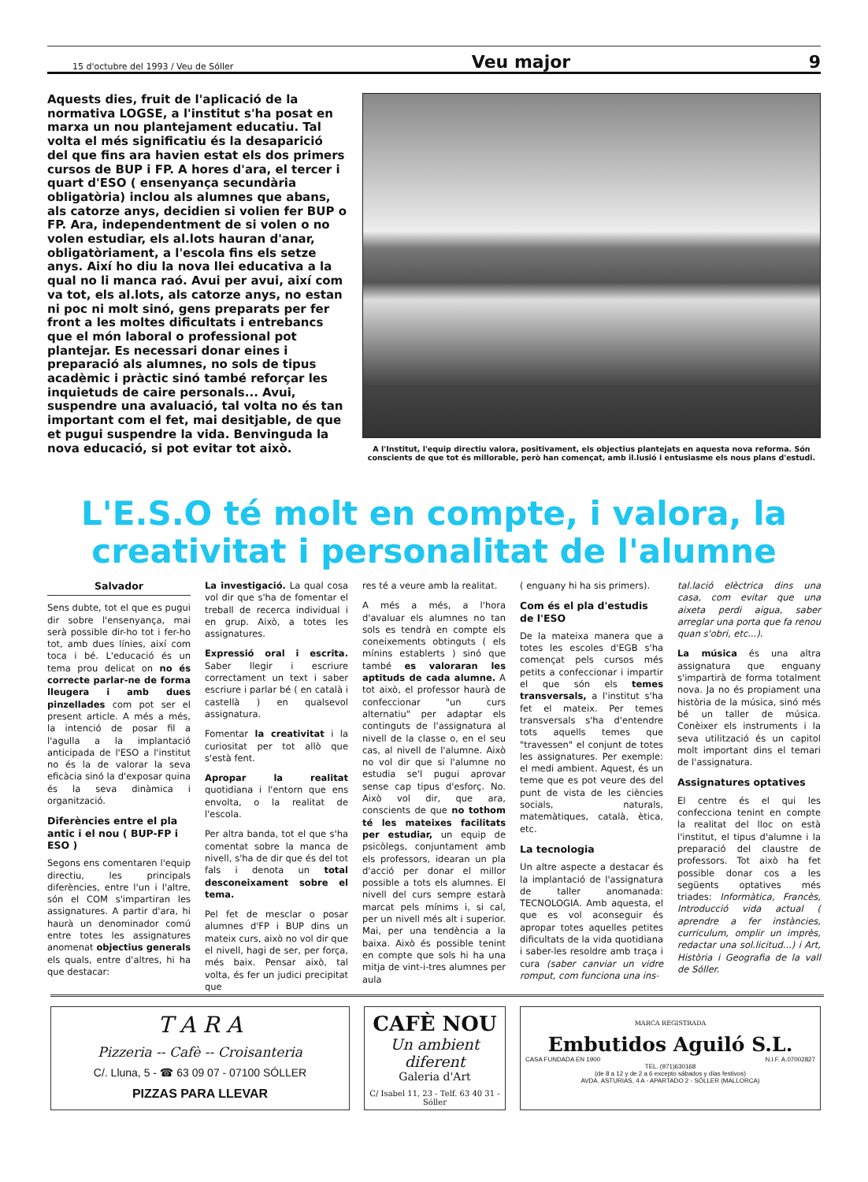15 d'octubre del 1993 / Veu de Sóller Veu major 9
Aquests dies, fruit de l'aplicació de la normativa LOGSE, a l'institut s'ha posat en marxa un nou plantejament educatiu. Tal volta el més significatiu és la desaparició del que fins ara havien estat els dos primers cursos de BUP i FP. A hores d'ara, el tercer i quart d'ESO ( ensenyança secundària obligatòria) inclou als alumnes que abans, als catorze anys, decidien si volien fer BUP o FP. Ara, independentment de si volen o no volen estudiar, els al.lots hauran d'anar, obligatòriament, a l'escola fins els setze anys. Així ho diu la nova llei educativa a la qual no li manca raó. Avui per avui, així com va tot, els al.lots, als catorze anys, no estan ni poc ni molt sinó, gens preparats per fer front a les moltes dificultats i entrebancs que el món laboral o professional pot plantejar. Es necessari donar eines i preparació als alumnes, no sols de tipus acadèmic i pràctic sinó també reforçar les inquietuds de caire personals... Avui, suspendre una avaluació, tal volta no és tan important com el fet, mai desitjable, de que et pugui suspendre la vida. Benvinguda la nova educació, si pot evitar tot això.
A l'Institut, l'equip directiu valora, positivament, els objectius plantejats en aquesta nova reforma. Són conscients de que tot és millorable, però han començat, amb il.lusió i entusiasme els nous plans d'estudi.
L'E.S.O té molt en compte, i valora, la creativitat i personalitat de l'alumne
Salvador
Sens dubte, tot el que es pugui dir sobre l'ensenyança, mai serà possible dir-ho tot i fer-ho tot, amb dues línies, així com toca i bé. L'educació és un tema prou delicat on no és correcte parlar-ne de forma lleugera i amb dues pinzellades com pot ser el present article. A més a més, la intenció de posar fil a l'agulla a la implantació anticipada de l'ESO a l'institut no és la de valorar la seva eficàcia sinó la d'exposar quina és la seva dinàmica i organització.
Diferències entre el pla antic i el nou ( BUP-FP i ESO )
Segons ens comentaren l'equip directiu, les principals diferències, entre l'un i l'altre, són el COM s'impartiran les assignatures. A partir d'ara, hi haurà un denominador comú entre totes les assignatures anomenat objectius generals els quals, entre d'altres, hi ha que destacar:
La investigació. La qual cosa vol dir que s'ha de fomentar el treball de recerca individual i en grup. Això, a totes les assignatures.
Expressió oral i escrita. Saber llegir i escriure correctament un text i saber escriure i parlar bé ( en català i castellà ) en qualsevol assignatura.
Fomentar la creativitat i la curiositat per tot allò que s'està fent.
Apropar la realitat quotidiana i l'entorn que ens envolta, o la realitat de l'escola.
Per altra banda, tot el que s'ha comentat sobre la manca de nivell, s'ha de dir que és del tot fals i denota un total desconeixament sobre el tema.
Pel fet de mesclar o posar alumnes d'FP i BUP dins un mateix curs, això no vol dir que el nivell, hagi de ser, per força, més baix. Pensar això, tal volta, és fer un judici precipitat que
res té a veure amb la realitat.
A més a més, a l'hora d'avaluar els alumnes no tan sols es tendrà en compte els coneixements obtinguts ( els mínins establerts ) sinó que també es valoraran les aptituds de cada alumne. A tot això, el professor haurà de confeccionar "un curs alternatiu" per adaptar els continguts de l'assignatura al nivell de la classe o, en el seu cas, al nivell de l'alumne. Això no vol dir que si l'alumne no estudia se'l pugui aprovar sense cap tipus d'esforç. No. Això vol dir, que ara, conscients de que no tothom té les mateixes facilitats per estudiar, un equip de psicòlegs, conjuntament amb els professors, idearan un pla d'acció per donar el millor possible a tots els alumnes. El nivell del curs sempre estarà marcat pels mínims i, si cal, per un nivell més alt i superior. Mai, per una tendència a la baixa. Això és possible tenint en compte que sols hi ha una mitja de vint-i-tres alumnes per aula
( enguany hi ha sis primers).
Com és el pla d'estudis de l'ESO
De la mateixa manera que a totes les escoles d'EGB s'ha començat pels cursos més petits a confeccionar i impartir el que són els temes transversals, a l'institut s'ha fet el mateix. Per temes transversals s'ha d'entendre tots aquells temes que "travessen" el conjunt de totes les assignatures. Per exemple: el medi ambient. Aquest, és un teme que es pot veure des del punt de vista de les ciències socials, naturals, matemàtiques, català, ètica, etc.
La tecnologia
Un altre aspecte a destacar és la implantació de l'assignatura de taller anomanada: TECNOLOGIA. Amb aquesta, el que es vol aconseguir és apropar totes aquelles petites dificultats de la vida quotidiana i saber-les resoldre amb traça i cura (saber canviar un vidre romput, com funciona una ins-
tal.lació elèctrica dins una casa, com evitar que una aixeta perdi aigua, saber arreglar una porta que fa renou quan s'obri, etc...).
La música és una altra assignatura que enguany s'impartirà de forma totalment nova. Ja no és propiament una història de la música, sinó més bé un taller de música. Conèixer els instruments i la seva utilització és un capitol molt important dins el temari de l'assignatura.
Assignatures optatives
El centre és el qui les confecciona tenint en compte la realitat del lloc on està l'institut, el tipus d'alumne i la preparació del claustre de professors. Tot això ha fet possible donar cos a les següents optatives més triades: Informàtica, Francès, Introducció vida actual ( aprendre a fer instàncies, curriculum, omplir un imprès, redactar una sol.licitud...) i Art, Història i Geografia de la vall de Sóller.
T A R A
Pizzeria -- Cafè -- Croisanteria
C/. Lluna, 5 - ☎ 63 09 07 - 07100 SÓLLER
PIZZAS PARA LLEVAR
CAFÈ NOU
Un ambient diferent
Galeria d'Art
C/ Isabel 11, 23 - Telf. 63 40 31 - Sóller
MARCA REGISTRADA
Embutidos Aguiló S.L.
CASA FUNDADA EN 1900 N.I.F. A.07002827
TEL. (971)630168
(de 8 a 12 y de 2 a 6 excepto sábados y días festivos)
AVDA. ASTURIAS, 4 A - APARTADO 2 - SÓLLER (MALLORCA)